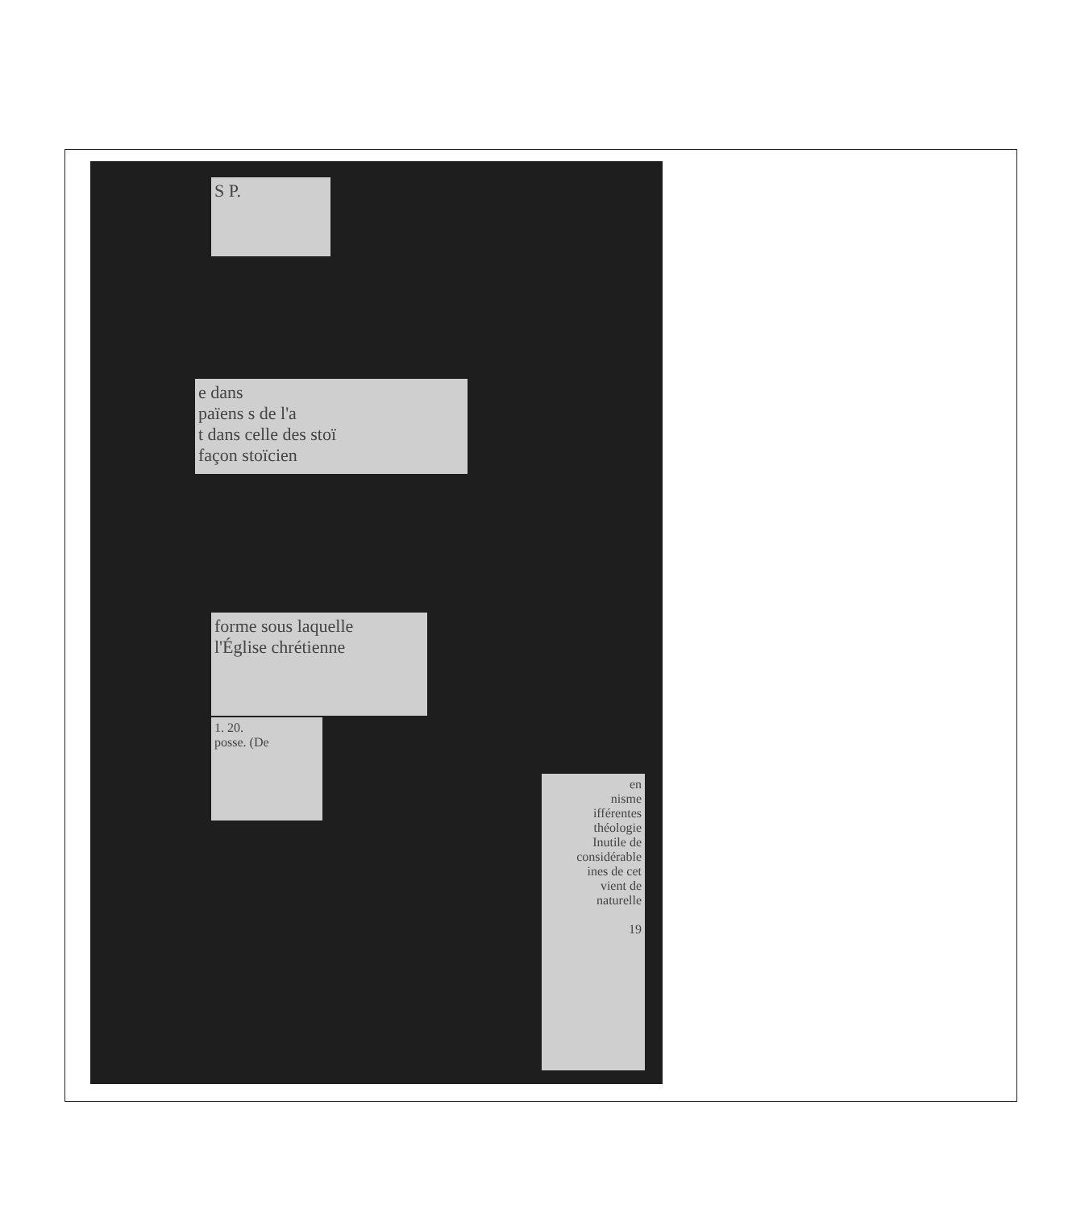S P.
e dans
païens s de l'a
t dans celle des stoï
façon stoïcien
forme sous laquelle
l'Église chrétienne
1. 20.
posse. (De
en
nisme
ifférentes
théologie
Inutile de
considérable
ines de cet
vient de
naturelle
19